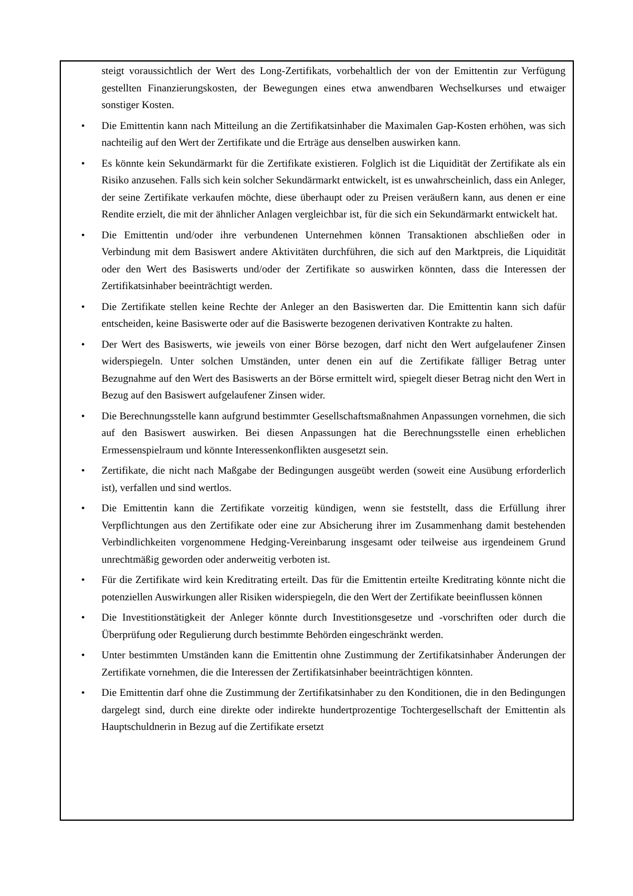steigt voraussichtlich der Wert des Long-Zertifikats, vorbehaltlich der von der Emittentin zur Verfügung gestellten Finanzierungskosten, der Bewegungen eines etwa anwendbaren Wechselkurses und etwaiger sonstiger Kosten.
• Die Emittentin kann nach Mitteilung an die Zertifikatsinhaber die Maximalen Gap-Kosten erhöhen, was sich nachteilig auf den Wert der Zertifikate und die Erträge aus denselben auswirken kann.
• Es könnte kein Sekundärmarkt für die Zertifikate existieren. Folglich ist die Liquidität der Zertifikate als ein Risiko anzusehen. Falls sich kein solcher Sekundärmarkt entwickelt, ist es unwahrscheinlich, dass ein Anleger, der seine Zertifikate verkaufen möchte, diese überhaupt oder zu Preisen veräußern kann, aus denen er eine Rendite erzielt, die mit der ähnlicher Anlagen vergleichbar ist, für die sich ein Sekundärmarkt entwickelt hat.
• Die Emittentin und/oder ihre verbundenen Unternehmen können Transaktionen abschließen oder in Verbindung mit dem Basiswert andere Aktivitäten durchführen, die sich auf den Marktpreis, die Liquidität oder den Wert des Basiswerts und/oder der Zertifikate so auswirken könnten, dass die Interessen der Zertifikatsinhaber beeinträchtigt werden.
• Die Zertifikate stellen keine Rechte der Anleger an den Basiswerten dar. Die Emittentin kann sich dafür entscheiden, keine Basiswerte oder auf die Basiswerte bezogenen derivativen Kontrakte zu halten.
• Der Wert des Basiswerts, wie jeweils von einer Börse bezogen, darf nicht den Wert aufgelaufener Zinsen widerspiegeln. Unter solchen Umständen, unter denen ein auf die Zertifikate fälliger Betrag unter Bezugnahme auf den Wert des Basiswerts an der Börse ermittelt wird, spiegelt dieser Betrag nicht den Wert in Bezug auf den Basiswert aufgelaufener Zinsen wider.
• Die Berechnungsstelle kann aufgrund bestimmter Gesellschaftsmaßnahmen Anpassungen vornehmen, die sich auf den Basiswert auswirken. Bei diesen Anpassungen hat die Berechnungsstelle einen erheblichen Ermessenspielraum und könnte Interessenkonflikten ausgesetzt sein.
• Zertifikate, die nicht nach Maßgabe der Bedingungen ausgeübt werden (soweit eine Ausübung erforderlich ist), verfallen und sind wertlos.
• Die Emittentin kann die Zertifikate vorzeitig kündigen, wenn sie feststellt, dass die Erfüllung ihrer Verpflichtungen aus den Zertifikate oder eine zur Absicherung ihrer im Zusammenhang damit bestehenden Verbindlichkeiten vorgenommene Hedging-Vereinbarung insgesamt oder teilweise aus irgendeinem Grund unrechtmäßig geworden oder anderweitig verboten ist.
• Für die Zertifikate wird kein Kreditrating erteilt. Das für die Emittentin erteilte Kreditrating könnte nicht die potenziellen Auswirkungen aller Risiken widerspiegeln, die den Wert der Zertifikate beeinflussen können
• Die Investitionstätigkeit der Anleger könnte durch Investitionsgesetze und -vorschriften oder durch die Überprüfung oder Regulierung durch bestimmte Behörden eingeschränkt werden.
• Unter bestimmten Umständen kann die Emittentin ohne Zustimmung der Zertifikatsinhaber Änderungen der Zertifikate vornehmen, die die Interessen der Zertifikatsinhaber beeinträchtigen könnten.
• Die Emittentin darf ohne die Zustimmung der Zertifikatsinhaber zu den Konditionen, die in den Bedingungen dargelegt sind, durch eine direkte oder indirekte hundertprozentige Tochtergesellschaft der Emittentin als Hauptschuldnerin in Bezug auf die Zertifikate ersetzt